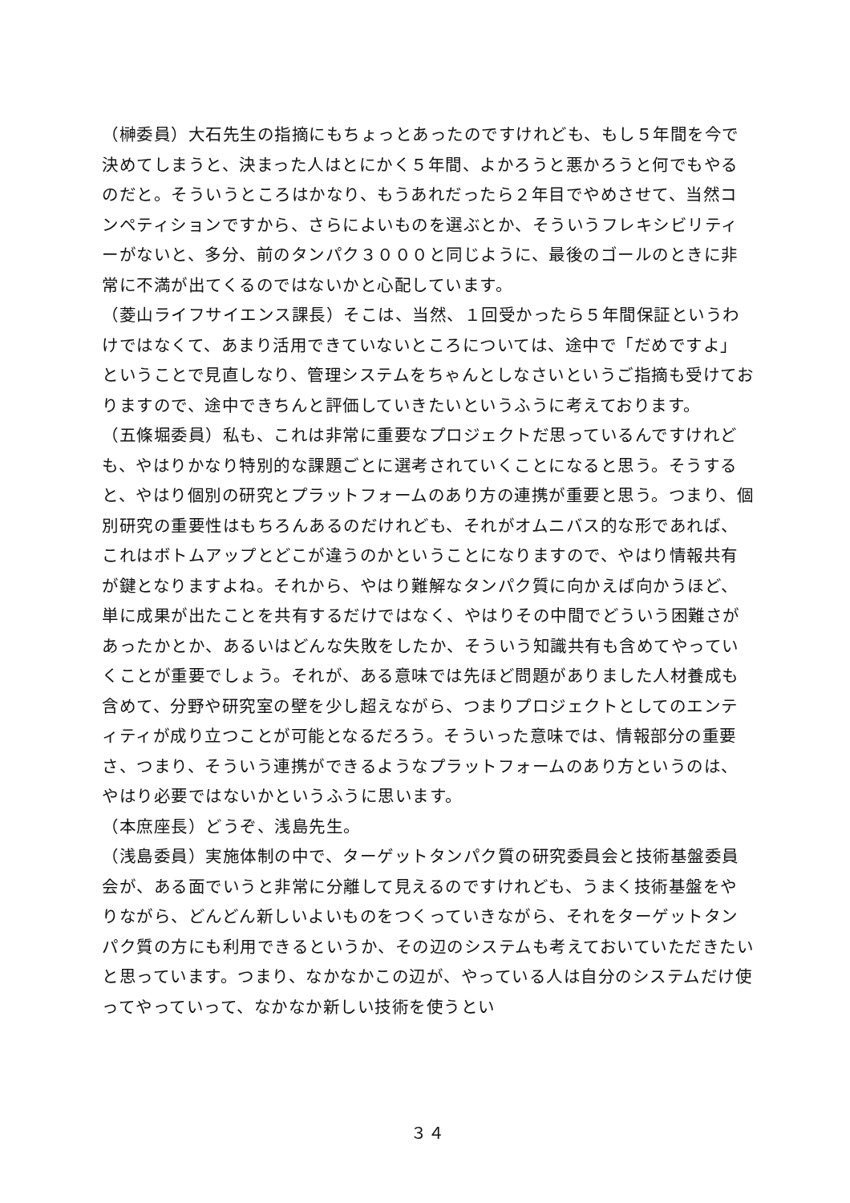（榊委員）大石先生の指摘にもちょっとあったのですけれども、もし５年間を今で決めてしまうと、決まった人はとにかく５年間、よかろうと悪かろうと何でもやるのだと。そういうところはかなり、もうあれだったら２年目でやめさせて、当然コンペティションですから、さらによいものを選ぶとか、そういうフレキシビリティーがないと、多分、前のタンパク３０００と同じように、最後のゴールのときに非常に不満が出てくるのではないかと心配しています。
（菱山ライフサイエンス課長）そこは、当然、１回受かったら５年間保証というわけではなくて、あまり活用できていないところについては、途中で「だめですよ」ということで見直しなり、管理システムをちゃんとしなさいというご指摘も受けておりますので、途中できちんと評価していきたいというふうに考えております。
（五條堀委員）私も、これは非常に重要なプロジェクトだ思っているんですけれども、やはりかなり特別的な課題ごとに選考されていくことになると思う。そうすると、やはり個別の研究とプラットフォームのあり方の連携が重要と思う。つまり、個別研究の重要性はもちろんあるのだけれども、それがオムニバス的な形であれば、これはボトムアップとどこが違うのかということになりますので、やはり情報共有が鍵となりますよね。それから、やはり難解なタンパク質に向かえば向かうほど、単に成果が出たことを共有するだけではなく、やはりその中間でどういう困難さがあったかとか、あるいはどんな失敗をしたか、そういう知識共有も含めてやっていくことが重要でしょう。それが、ある意味では先ほど問題がありました人材養成も含めて、分野や研究室の壁を少し超えながら、つまりプロジェクトとしてのエンティティが成り立つことが可能となるだろう。そういった意味では、情報部分の重要さ、つまり、そういう連携ができるようなプラットフォームのあり方というのは、やはり必要ではないかというふうに思います。
（本庶座長）どうぞ、浅島先生。
（浅島委員）実施体制の中で、ターゲットタンパク質の研究委員会と技術基盤委員会が、ある面でいうと非常に分離して見えるのですけれども、うまく技術基盤をやりながら、どんどん新しいよいものをつくっていきながら、それをターゲットタンパク質の方にも利用できるというか、その辺のシステムも考えておいていただきたいと思っています。つまり、なかなかこの辺が、やっている人は自分のシステムだけ使ってやっていって、なかなか新しい技術を使うとい
３４